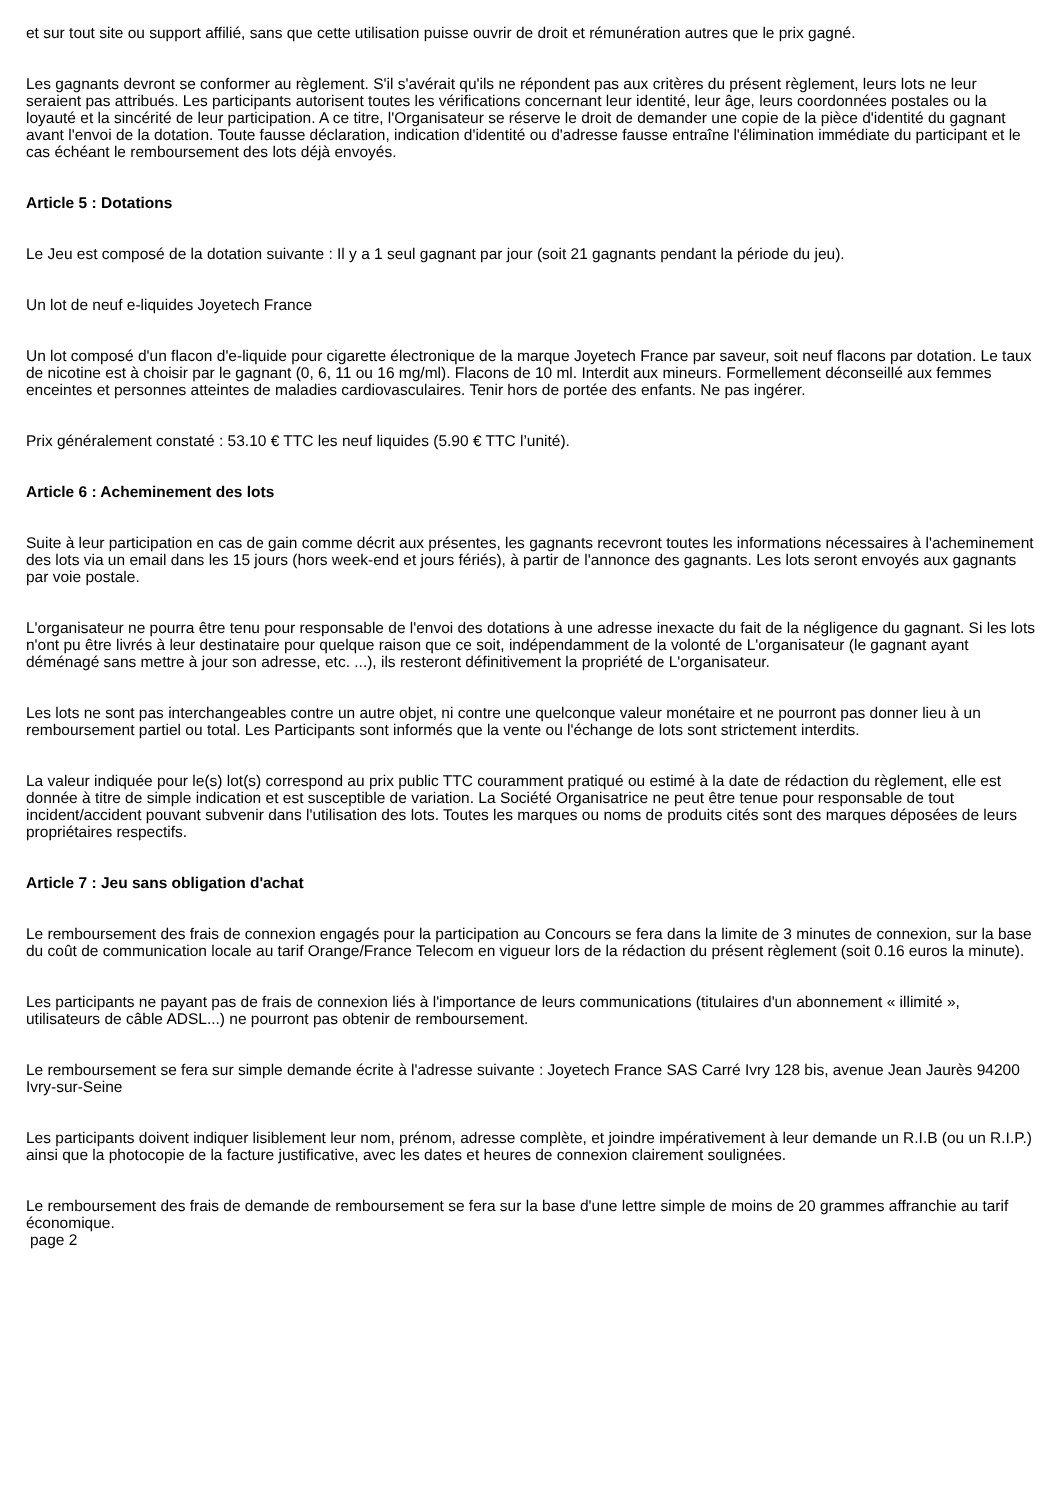et sur tout site ou support affilié, sans que cette utilisation puisse ouvrir de droit et rémunération autres que le prix gagné.
Les gagnants devront se conformer au règlement. S'il s'avérait qu'ils ne répondent pas aux critères du présent règlement, leurs lots ne leur seraient pas attribués. Les participants autorisent toutes les vérifications concernant leur identité, leur âge, leurs coordonnées postales ou la loyauté et la sincérité de leur participation. A ce titre, l'Organisateur se réserve le droit de demander une copie de la pièce d'identité du gagnant avant l'envoi de la dotation. Toute fausse déclaration, indication d'identité ou d'adresse fausse entraîne l'élimination immédiate du participant et le cas échéant le remboursement des lots déjà envoyés.
Article 5 : Dotations
Le Jeu est composé de la dotation suivante : Il y a 1 seul gagnant par jour (soit 21 gagnants pendant la période du jeu).
Un lot de neuf e-liquides Joyetech France
Un lot composé d'un flacon d'e-liquide pour cigarette électronique de la marque Joyetech France par saveur, soit neuf flacons par dotation. Le taux de nicotine est à choisir par le gagnant (0, 6, 11 ou 16 mg/ml). Flacons de 10 ml. Interdit aux mineurs. Formellement déconseillé aux femmes enceintes et personnes atteintes de maladies cardiovasculaires. Tenir hors de portée des enfants. Ne pas ingérer.
Prix généralement constaté : 53.10 € TTC les neuf liquides (5.90 € TTC l’unité).
Article 6 : Acheminement des lots
Suite à leur participation en cas de gain comme décrit aux présentes, les gagnants recevront toutes les informations nécessaires à l'acheminement des lots via un email dans les 15 jours (hors week-end et jours fériés), à partir de l'annonce des gagnants. Les lots seront envoyés aux gagnants par voie postale.
L'organisateur ne pourra être tenu pour responsable de l'envoi des dotations à une adresse inexacte du fait de la négligence du gagnant. Si les lots n'ont pu être livrés à leur destinataire pour quelque raison que ce soit, indépendamment de la volonté de L'organisateur (le gagnant ayant déménagé sans mettre à jour son adresse, etc. ...), ils resteront définitivement la propriété de L'organisateur.
Les lots ne sont pas interchangeables contre un autre objet, ni contre une quelconque valeur monétaire et ne pourront pas donner lieu à un remboursement partiel ou total. Les Participants sont informés que la vente ou l'échange de lots sont strictement interdits.
La valeur indiquée pour le(s) lot(s) correspond au prix public TTC couramment pratiqué ou estimé à la date de rédaction du règlement, elle est donnée à titre de simple indication et est susceptible de variation. La Société Organisatrice ne peut être tenue pour responsable de tout incident/accident pouvant subvenir dans l'utilisation des lots. Toutes les marques ou noms de produits cités sont des marques déposées de leurs propriétaires respectifs.
Article 7 : Jeu sans obligation d'achat
Le remboursement des frais de connexion engagés pour la participation au Concours se fera dans la limite de 3 minutes de connexion, sur la base du coût de communication locale au tarif Orange/France Telecom en vigueur lors de la rédaction du présent règlement (soit 0.16 euros la minute).
Les participants ne payant pas de frais de connexion liés à l'importance de leurs communications (titulaires d'un abonnement « illimité », utilisateurs de câble ADSL...) ne pourront pas obtenir de remboursement.
Le remboursement se fera sur simple demande écrite à l'adresse suivante : Joyetech France SAS Carré Ivry 128 bis, avenue Jean Jaurès 94200 Ivry-sur-Seine
Les participants doivent indiquer lisiblement leur nom, prénom, adresse complète, et joindre impérativement à leur demande un R.I.B (ou un R.I.P.) ainsi que la photocopie de la facture justificative, avec les dates et heures de connexion clairement soulignées.
Le remboursement des frais de demande de remboursement se fera sur la base d'une lettre simple de moins de 20 grammes affranchie au tarif économique.
page 2